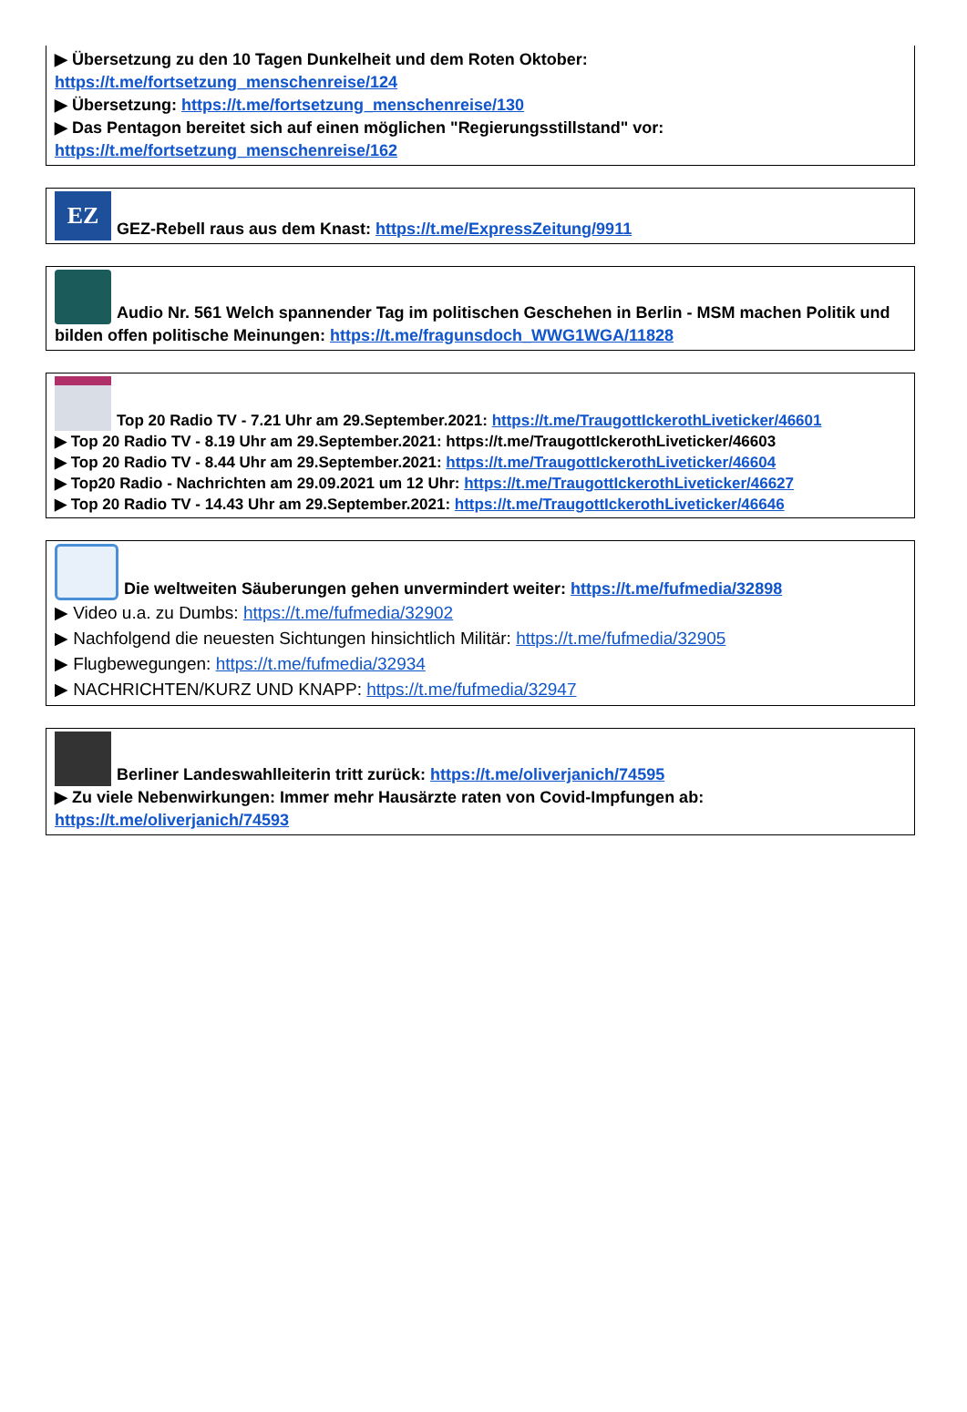▶ Übersetzung zu den 10 Tagen Dunkelheit und dem Roten Oktober:
https://t.me/fortsetzung_menschenreise/124
▶ Übersetzung: https://t.me/fortsetzung_menschenreise/130
▶ Das Pentagon bereitet sich auf einen möglichen "Regierungsstillstand" vor:
https://t.me/fortsetzung_menschenreise/162
EZ GEZ-Rebell raus aus dem Knast: https://t.me/ExpressZeitung/9911
Audio Nr. 561 Welch spannender Tag im politischen Geschehen in Berlin - MSM machen Politik und bilden offen politische Meinungen: https://t.me/fragunsdoch_WWG1WGA/11828
Top 20 Radio TV - 7.21 Uhr am 29.September.2021: https://t.me/TraugottIckerothLiveticker/46601
▶ Top 20 Radio TV - 8.19 Uhr am 29.September.2021: https://t.me/TraugottIckerothLiveticker/46603
▶ Top 20 Radio TV - 8.44 Uhr am 29.September.2021: https://t.me/TraugottIckerothLiveticker/46604
▶ Top20 Radio - Nachrichten am 29.09.2021 um 12 Uhr: https://t.me/TraugottIckerothLiveticker/46627
▶ Top 20 Radio TV - 14.43 Uhr am 29.September.2021: https://t.me/TraugottIckerothLiveticker/46646
Die weltweiten Säuberungen gehen unvermindert weiter: https://t.me/fufmedia/32898
▶ Video u.a. zu Dumbs: https://t.me/fufmedia/32902
▶ Nachfolgend die neuesten Sichtungen hinsichtlich Militär: https://t.me/fufmedia/32905
▶ Flugbewegungen: https://t.me/fufmedia/32934
▶ NACHRICHTEN/KURZ UND KNAPP: https://t.me/fufmedia/32947
Berliner Landeswahlleiterin tritt zurück: https://t.me/oliverjanich/74595
▶ Zu viele Nebenwirkungen: Immer mehr Hausärzte raten von Covid-Impfungen ab:
https://t.me/oliverjanich/74593